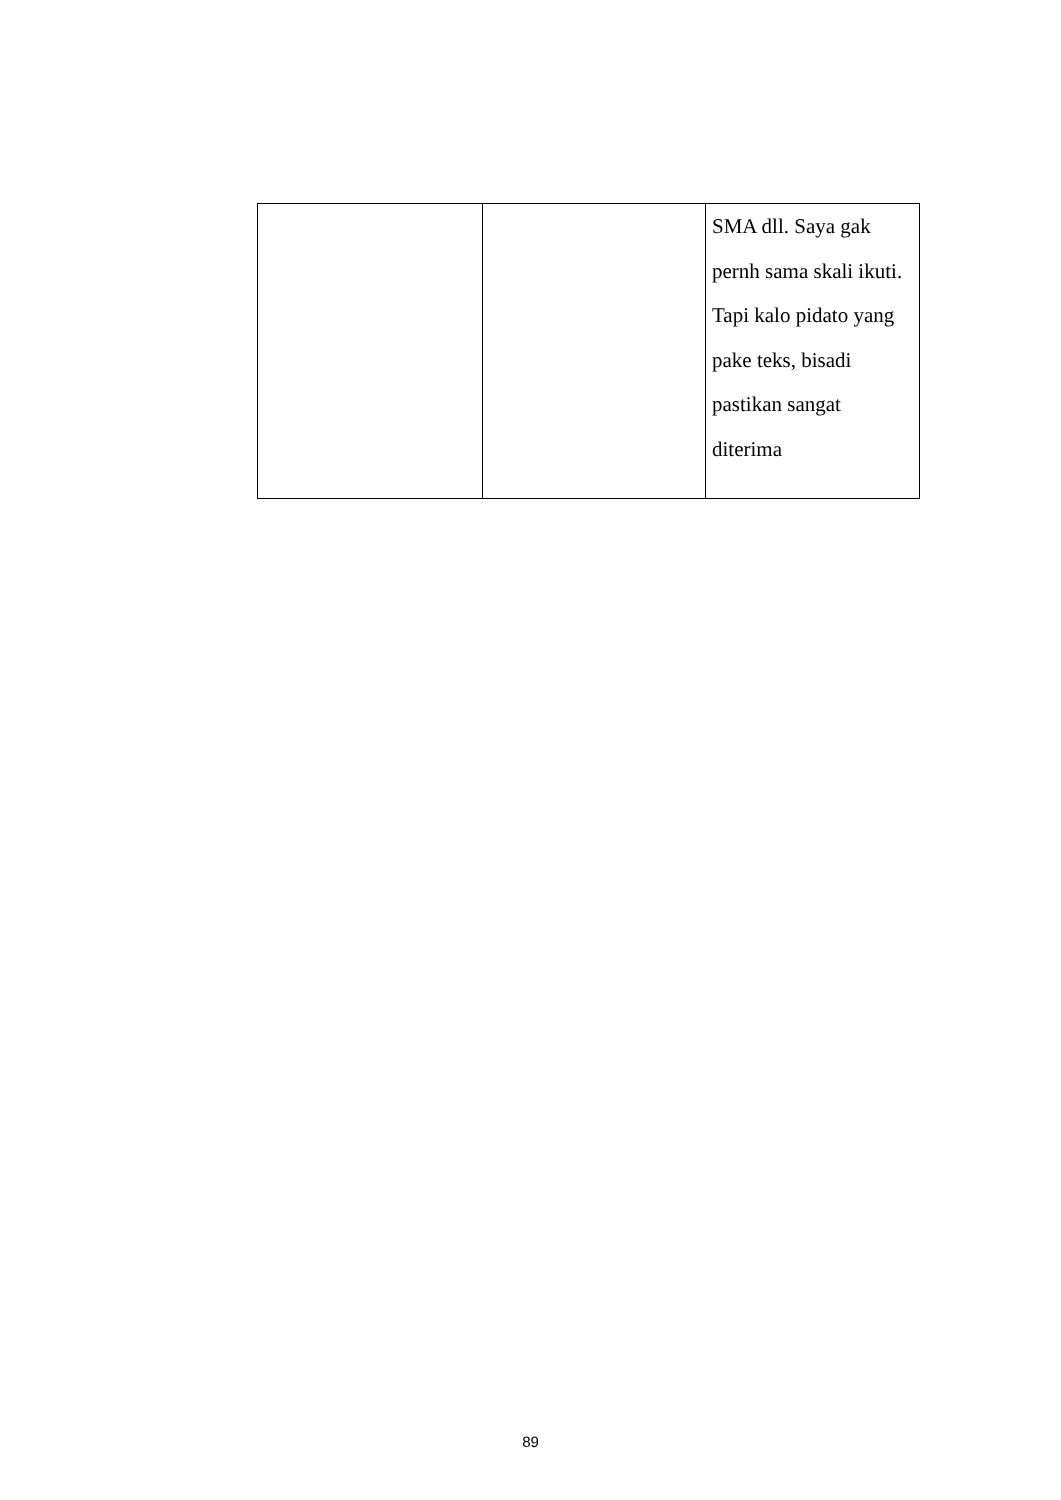| | | SMA dll. Saya gak pernh sama skali ikuti. Tapi kalo pidato yang pake teks, bisadi pastikan sangat diterima |
89